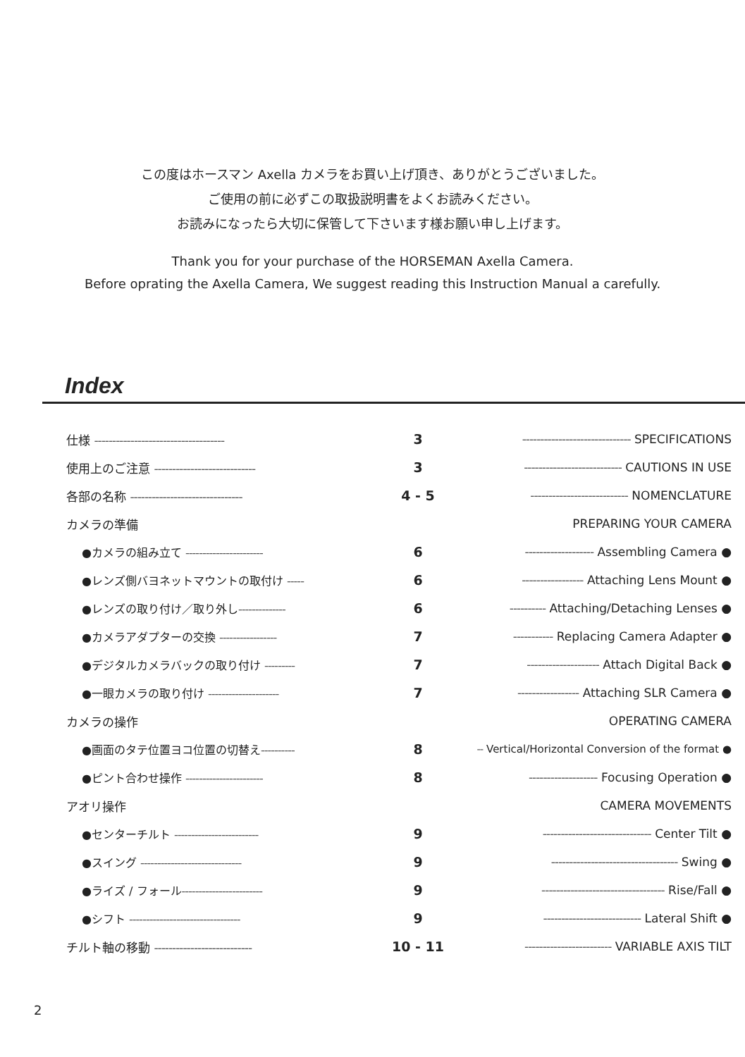この度はホースマン Axella カメラをお買い上げ頂き、ありがとうございました。
ご使用の前に必ずこの取扱説明書をよくお読みください。
お読みになったら大切に保管して下さいます様お願い申し上げます。
Thank you for your purchase of the HORSEMAN Axella Camera.
Before oprating the Axella Camera, We suggest reading this Instruction Manual a carefully.
Index
| 仕様 ------------------------------------ | 3 | ------------------------------ SPECIFICATIONS |
| 使用上のご注意 ---------------------------- | 3 | --------------------------- CAUTIONS IN USE |
| 各部の名称 ------------------------------- | 4 - 5 | --------------------------- NOMENCLATURE |
| カメラの準備 | | PREPARING YOUR CAMERA |
| ●カメラの組み立て ----------------------- | 6 | ------------------- Assembling Camera ● |
| ●レンズ側バヨネットマウントの取付け ----- | 6 | ----------------- Attaching Lens Mount ● |
| ●レンズの取り付け／取り外し -------------- | 6 | ---------- Attaching/Detaching Lenses ● |
| ●カメラアダプターの交換 ----------------- | 7 | ----------- Replacing Camera Adapter ● |
| ●デジタルカメラバックの取り付け --------- | 7 | -------------------- Attach Digital Back ● |
| ●一眼カメラの取り付け --------------------- | 7 | ----------------- Attaching SLR Camera ● |
| カメラの操作 | | OPERATING CAMERA |
| ●画面のタテ位置ヨコ位置の切替え ---------- | 8 | -- Vertical/Horizontal Conversion of the format ● |
| ●ピント合わせ操作 ----------------------- | 8 | ------------------- Focusing Operation ● |
| アオリ操作 | | CAMERA MOVEMENTS |
| ●センターチルト ------------------------- | 9 | ------------------------------ Center Tilt ● |
| ●スイング ------------------------------ | 9 | ----------------------------------- Swing ● |
| ●ライズ / フォール ------------------------ | 9 | ---------------------------------- Rise/Fall ● |
| ●シフト --------------------------------- | 9 | --------------------------- Lateral Shift ● |
| チルト軸の移動 --------------------------- | 10 - 11 | ------------------------ VARIABLE AXIS TILT |
2